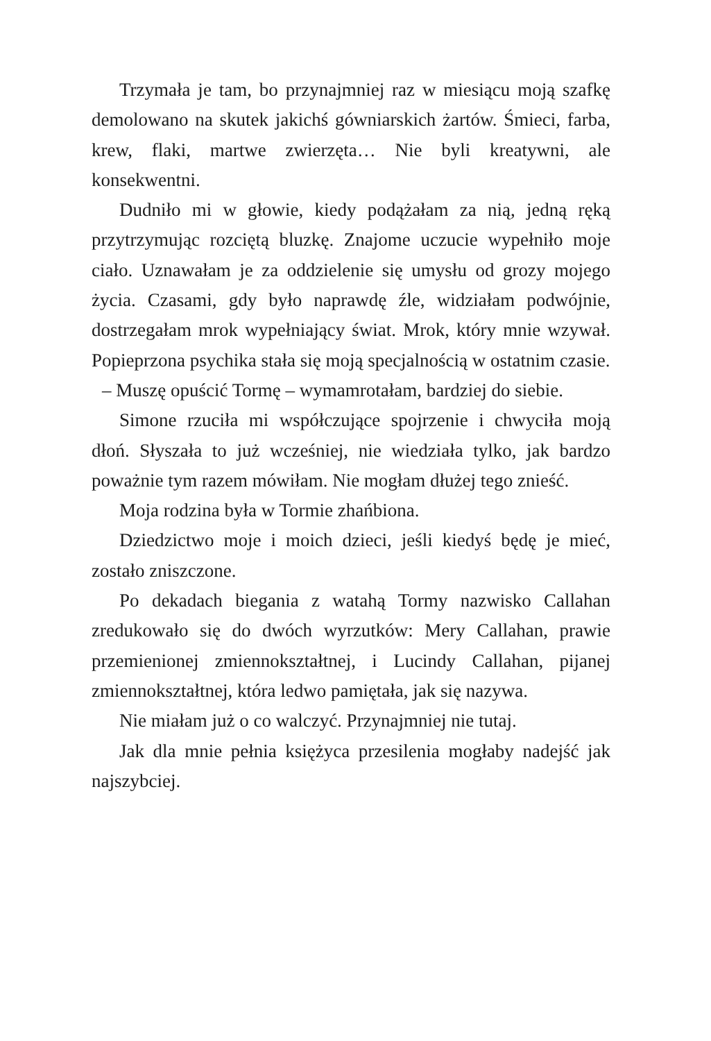Trzymała je tam, bo przynajmniej raz w miesiącu moją szafkę demolowano na skutek jakichś gówniarskich żartów. Śmieci, farba, krew, flaki, martwe zwierzęta… Nie byli kreatywni, ale konsekwentni.
Dudniło mi w głowie, kiedy podążałam za nią, jedną ręką przytrzymując rozciętą bluzkę. Znajome uczucie wypełniło moje ciało. Uznawałam je za oddzielenie się umysłu od grozy mojego życia. Czasami, gdy było naprawdę źle, widziałam podwójnie, dostrzegałam mrok wypełniający świat. Mrok, który mnie wzywał. Popieprzona psychika stała się moją specjalnością w ostatnim czasie.
– Muszę opuścić Tormę – wymamrotałam, bardziej do siebie.
Simone rzuciła mi współczujące spojrzenie i chwyciła moją dłoń. Słyszała to już wcześniej, nie wiedziała tylko, jak bardzo poważnie tym razem mówiłam. Nie mogłam dłużej tego znieść.
Moja rodzina była w Tormie zhańbiona.
Dziedzictwo moje i moich dzieci, jeśli kiedyś będę je mieć, zostało zniszczone.
Po dekadach biegania z watahą Tormy nazwisko Callahan zredukowało się do dwóch wyrzutków: Mery Callahan, prawie przemienionej zmiennokształtnej, i Lucindy Callahan, pijanej zmiennokształtnej, która ledwo pamiętała, jak się nazywa.
Nie miałam już o co walczyć. Przynajmniej nie tutaj.
Jak dla mnie pełnia księżyca przesilenia mogłaby nadejść jak najszybciej.